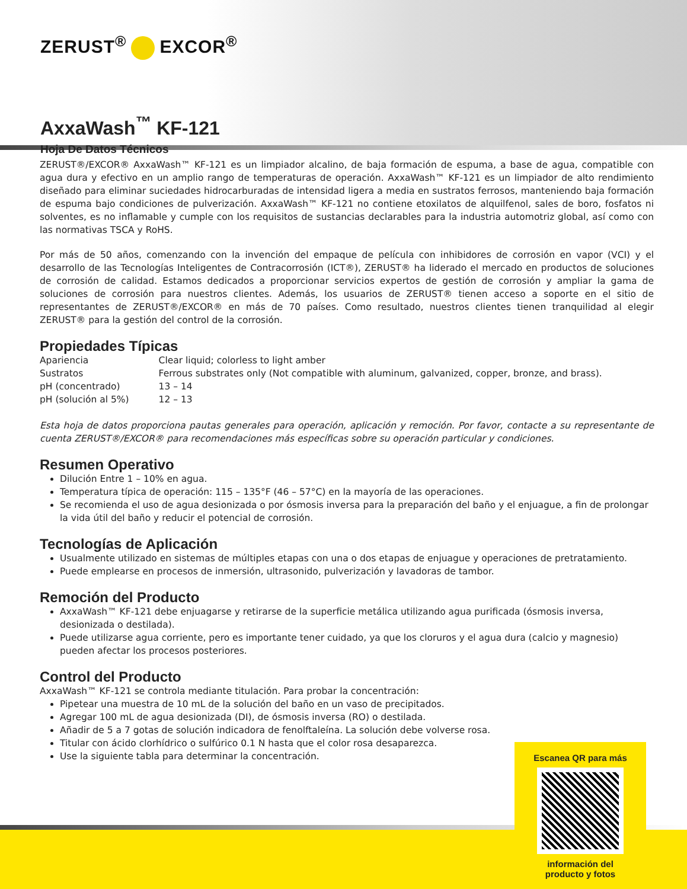ZERUST<sup>®</sup> EXCOR<sup>®</sup>
AxxaWash<sup>™</sup> KF-121
Hoja De Datos Técnicos
ZERUST®/EXCOR® AxxaWash™ KF-121 es un limpiador alcalino, de baja formación de espuma, a base de agua, compatible con agua dura y efectivo en un amplio rango de temperaturas de operación. AxxaWash™ KF-121 es un limpiador de alto rendimiento diseñado para eliminar suciedades hidrocarburadas de intensidad ligera a media en sustratos ferrosos, manteniendo baja formación de espuma bajo condiciones de pulverización. AxxaWash™ KF-121 no contiene etoxilatos de alquilfenol, sales de boro, fosfatos ni solventes, es no inflamable y cumple con los requisitos de sustancias declarables para la industria automotriz global, así como con las normativas TSCA y RoHS.
Por más de 50 años, comenzando con la invención del empaque de película con inhibidores de corrosión en vapor (VCI) y el desarrollo de las Tecnologías Inteligentes de Contracorrosión (ICT®), ZERUST® ha liderado el mercado en productos de soluciones de corrosión de calidad. Estamos dedicados a proporcionar servicios expertos de gestión de corrosión y ampliar la gama de soluciones de corrosión para nuestros clientes. Además, los usuarios de ZERUST® tienen acceso a soporte en el sitio de representantes de ZERUST®/EXCOR® en más de 70 países. Como resultado, nuestros clientes tienen tranquilidad al elegir ZERUST® para la gestión del control de la corrosión.
Propiedades Típicas
| Apariencia | Clear liquid; colorless to light amber |
| Sustratos | Ferrous substrates only (Not compatible with aluminum, galvanized, copper, bronze, and brass). |
| pH (concentrado) | 13 – 14 |
| pH (solución al 5%) | 12 – 13 |
Esta hoja de datos proporciona pautas generales para operación, aplicación y remoción. Por favor, contacte a su representante de cuenta ZERUST®/EXCOR® para recomendaciones más específicas sobre su operación particular y condiciones.
Resumen Operativo
Dilución Entre 1 – 10% en agua.
Temperatura típica de operación: 115 – 135°F (46 – 57°C) en la mayoría de las operaciones.
Se recomienda el uso de agua desionizada o por ósmosis inversa para la preparación del baño y el enjuague, a fin de prolongar la vida útil del baño y reducir el potencial de corrosión.
Tecnologías de Aplicación
Usualmente utilizado en sistemas de múltiples etapas con una o dos etapas de enjuague y operaciones de pretratamiento.
Puede emplearse en procesos de inmersión, ultrasonido, pulverización y lavadoras de tambor.
Remoción del Producto
AxxaWash™ KF-121 debe enjuagarse y retirarse de la superficie metálica utilizando agua purificada (ósmosis inversa, desionizada o destilada).
Puede utilizarse agua corriente, pero es importante tener cuidado, ya que los cloruros y el agua dura (calcio y magnesio) pueden afectar los procesos posteriores.
Control del Producto
AxxaWash™ KF-121 se controla mediante titulación. Para probar la concentración:
Pipetear una muestra de 10 mL de la solución del baño en un vaso de precipitados.
Agregar 100 mL de agua desionizada (DI), de ósmosis inversa (RO) o destilada.
Añadir de 5 a 7 gotas de solución indicadora de fenolftaleína. La solución debe volverse rosa.
Titular con ácido clorhídrico o sulfúrico 0.1 N hasta que el color rosa desaparezca.
Use la siguiente tabla para determinar la concentración.
Escanea QR para más
información del
producto y fotos